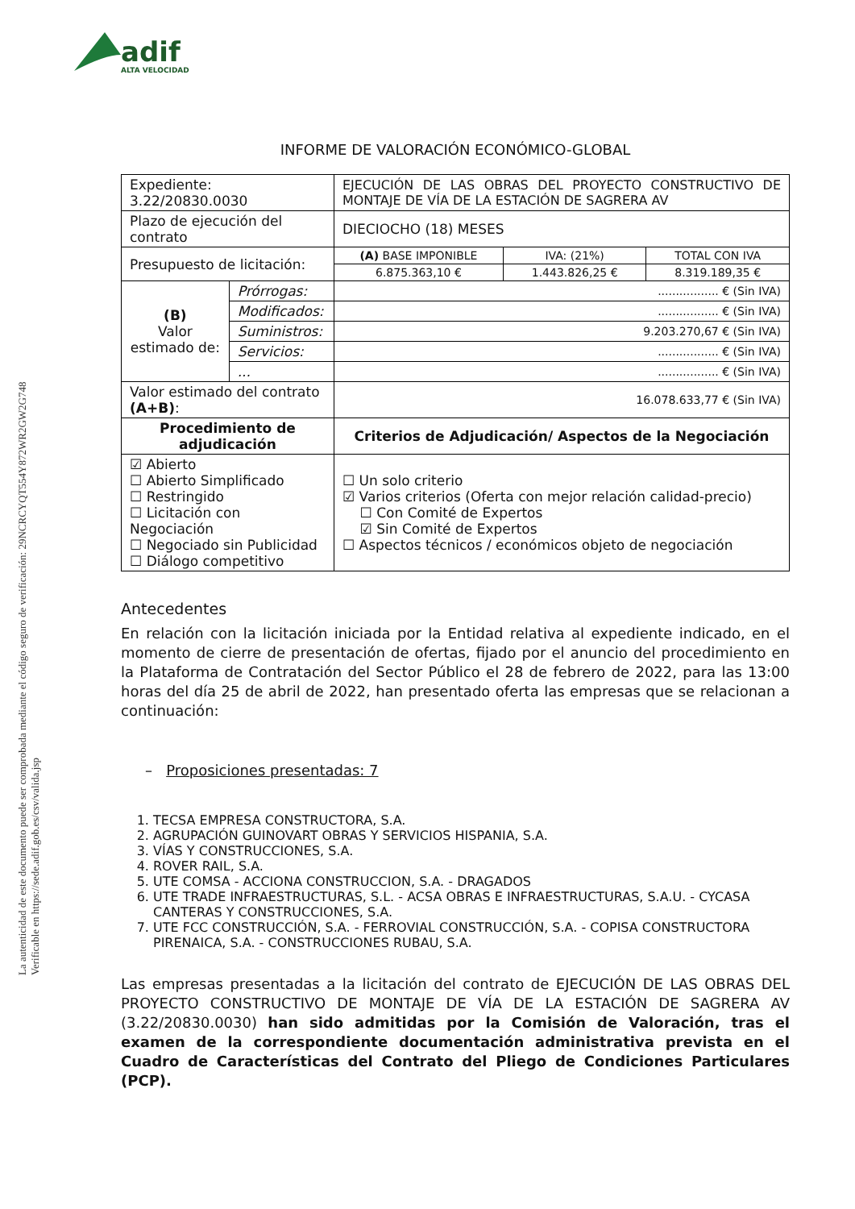adif
ALTA VELOCIDAD
La autenticidad de este documento puede ser comprobada mediante el código seguro de verificación: 29NCRCYQT554Y872WR2GW2G748
Verificable en https://sede.adif.gob.es/csv/valida.jsp
INFORME DE VALORACIÓN ECONÓMICO-GLOBAL
| Expediente: 3.22/20830.0030 | | EJECUCIÓN DE LAS OBRAS DEL PROYECTO CONSTRUCTIVO DE MONTAJE DE VÍA DE LA ESTACIÓN DE SAGRERA AV | | |
| Plazo de ejecución del contrato | | DIECIOCHO (18) MESES | | |
| Presupuesto de licitación: | | (A) BASE IMPONIBLE | IVA: (21%) | TOTAL CON IVA |
| | | 6.875.363,10 € | 1.443.826,25 € | 8.319.189,35 € |
| (B) Valor estimado de: | Prórrogas: | ................. € (Sin IVA) | | |
| | Modificados: | ................. € (Sin IVA) | | |
| | Suministros: | 9.203.270,67 € (Sin IVA) | | |
| | Servicios: | ................. € (Sin IVA) | | |
| | ... | ................. € (Sin IVA) | | |
| Valor estimado del contrato (A+B) : | | 16.078.633,77 € (Sin IVA) | | |
| Procedimiento de adjudicación | | Criterios de Adjudicación/ Aspectos de la Negociación | | |
| ☑ Abierto ☐ Abierto Simplificado ☐ Restringido ☐ Licitación con Negociación ☐ Negociado sin Publicidad ☐ Diálogo competitivo | | ☐ Un solo criterio ☑ Varios criterios (Oferta con mejor relación calidad-precio) ☐ Con Comité de Expertos ☑ Sin Comité de Expertos ☐ Aspectos técnicos / económicos objeto de negociación | | |
Antecedentes
En relación con la licitación iniciada por la Entidad relativa al expediente indicado, en el momento de cierre de presentación de ofertas, fijado por el anuncio del procedimiento en la Plataforma de Contratación del Sector Público el 28 de febrero de 2022, para las 13:00 horas del día 25 de abril de 2022, han presentado oferta las empresas que se relacionan a continuación:
– Proposiciones presentadas: 7
1. TECSA EMPRESA CONSTRUCTORA, S.A.
2. AGRUPACIÓN GUINOVART OBRAS Y SERVICIOS HISPANIA, S.A.
3. VÍAS Y CONSTRUCCIONES, S.A.
4. ROVER RAIL, S.A.
5. UTE COMSA - ACCIONA CONSTRUCCION, S.A. - DRAGADOS
6. UTE TRADE INFRAESTRUCTURAS, S.L. - ACSA OBRAS E INFRAESTRUCTURAS, S.A.U. - CYCASA CANTERAS Y CONSTRUCCIONES, S.A.
7. UTE FCC CONSTRUCCIÓN, S.A. - FERROVIAL CONSTRUCCIÓN, S.A. - COPISA CONSTRUCTORA PIRENAICA, S.A. - CONSTRUCCIONES RUBAU, S.A.
Las empresas presentadas a la licitación del contrato de EJECUCIÓN DE LAS OBRAS DEL PROYECTO CONSTRUCTIVO DE MONTAJE DE VÍA DE LA ESTACIÓN DE SAGRERA AV (3.22/20830.0030) han sido admitidas por la Comisión de Valoración, tras el examen de la correspondiente documentación administrativa prevista en el Cuadro de Características del Contrato del Pliego de Condiciones Particulares (PCP).